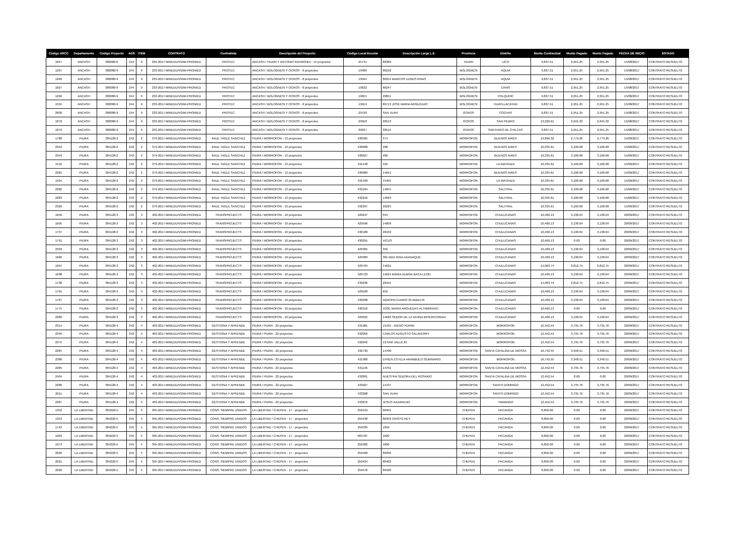| Código ARCC | Departamento | Código Proyecto | ADS | ITEM | CONTRATO | Contratista | Descripción del Proyecto | Código Local Escolar | Descripción Larga L.E. | Provincia | Distrito | Monto Contractual | Monto Pagado | Monto Pagado | FECHA DE INICIO | ESTADO |
| --- | --- | --- | --- | --- | --- | --- | --- | --- | --- | --- | --- | --- | --- | --- | --- | --- |
| 1847 | ANCASH | 380080-6 | 244 | 6 | 234-2017-MINEDU/VGMI-PRONIED | PROTEC | ANCASH / HUARI Y ANTONIO RAYMONDI - 14 proyectos | 25741 | 86389 | HUARI | UCO | 9,837.51 | 2,951.25 | 2,951.25 | 15/08/2017 | CONTRATO RESUELTO |
| 1267 | ANCASH | 380080-9 | 244 | 9 | 233-2017-MINEDU/VGMI-PRONIED | PROTEC | ANCASH / BOLOGNESI Y OCROS - 8 proyectos | 19486 | 86218 | BOLOGNESI | AQUIA | 9,837.51 | 2,951.25 | 2,951.25 | 15/08/2017 | CONTRATO RESUELTO |
| 1269 | ANCASH | 380080-9 | 244 | 9 | 233-2017-MINEDU/VGMI-PRONIED | PROTEC | ANCASH / BOLOGNESI Y OCROS - 8 proyectos | 19504 | 86254 MARCOS LEMUS RIVAS | BOLOGNESI | AQUIA | 9,837.51 | 2,951.25 | 2,951.25 | 15/08/2017 | CONTRATO RESUELTO |
| 1827 | ANCASH | 380080-9 | 244 | 9 | 233-2017-MINEDU/VGMI-PRONIED | PROTEC | ANCASH / BOLOGNESI Y OCROS - 8 proyectos | 19622 | 86247 | BOLOGNESI | CANIS | 9,837.51 | 2,951.25 | 2,951.25 | 15/08/2017 | CONTRATO RESUELTO |
| 1266 | ANCASH | 380080-9 | 244 | 9 | 233-2017-MINEDU/VGMI-PRONIED | PROTEC | ANCASH / BOLOGNESI Y OCROS - 8 proyectos | 19655 | 20851 | BOLOGNESI | COLQUIOC | 9,837.51 | 2,951.25 | 2,951.25 | 15/08/2017 | CONTRATO RESUELTO |
| 1555 | ANCASH | 380080-9 | 244 | 9 | 233-2017-MINEDU/VGMI-PRONIED | PROTEC | ANCASH / BOLOGNESI Y OCROS - 8 proyectos | 19919 | 86713 JOSE MARIA ARGUEDAS | BOLOGNESI | HUAYLLACAYAN | 9,837.51 | 2,951.25 | 2,951.25 | 15/08/2017 | CONTRATO RESUELTO |
| 2609 | ANCASH | 380080-9 | 244 | 9 | 233-2017-MINEDU/VGMI-PRONIED | PROTEC | ANCASH / BOLOGNESI Y OCROS - 8 proyectos | 29720 | SAN JUAN | OCROS | COCHAS | 9,837.51 | 2,951.25 | 2,951.25 | 15/08/2017 | CONTRATO RESUELTO |
| 1878 | ANCASH | 380080-9 | 244 | 9 | 233-2017-MINEDU/VGMI-PRONIED | PROTEC | ANCASH / BOLOGNESI Y OCROS - 8 proyectos | 29918 | 20513 | OCROS | SAN PEDRO | 13,226.61 | 2,645.32 | 2,645.32 | 15/08/2017 | CONTRATO RESUELTO |
| 1879 | ANCASH | 380080-9 | 244 | 9 | 233-2017-MINEDU/VGMI-PRONIED | PROTEC | ANCASH / BOLOGNESI Y OCROS - 8 proyectos | 29937 | 20515 | OCROS | SANTIAGO DE CHILCAS | 9,837.51 | 2,951.25 | 2,951.25 | 15/08/2017 | CONTRATO RESUELTO |
| 1780 | PIURA | 384128-2 | 242 | 2 | 379-2017-MINEDU/VGMI-PRONIED | RAUL TAGLE SANCHEZ | PIURA / MORROPON - 13 proyectos | 430585 | 374 | MORROPON | BUENOS AIRES | 13,896.32 | 2,779.26 | 2,779.26 | 15/09/2017 | CONTRATO RESUELTO |
| 2342 | PIURA | 384128-2 | 242 | 2 | 379-2017-MINEDU/VGMI-PRONIED | RAUL TAGLE SANCHEZ | PIURA / MORROPON - 13 proyectos | 430608 | 408 | MORROPON | BUENOS AIRES | 10,335.61 | 3,100.68 | 3,100.68 | 15/09/2017 | CONTRATO RESUELTO |
| 2349 | PIURA | 384128-2 | 242 | 2 | 379-2017-MINEDU/VGMI-PRONIED | RAUL TAGLE SANCHEZ | PIURA / MORROPON - 13 proyectos | 430627 | 482 | MORROPON | BUENOS AIRES | 10,335.61 | 3,100.68 | 3,100.68 | 15/09/2017 | CONTRATO RESUELTO |
| 1516 | PIURA | 384128-2 | 242 | 2 | 379-2017-MINEDU/VGMI-PRONIED | RAUL TAGLE SANCHEZ | PIURA / MORROPON - 13 proyectos | 431448 | 425 | MORROPON | LA MATANZA | 10,335.61 | 3,100.68 | 3,100.68 | 15/09/2017 | CONTRATO RESUELTO |
| 2281 | PIURA | 384128-2 | 242 | 2 | 379-2017-MINEDU/VGMI-PRONIED | RAUL TAGLE SANCHEZ | PIURA / MORROPON - 13 proyectos | 430689 | 14641 | MORROPON | BUENOS AIRES | 10,335.61 | 3,100.68 | 3,100.68 | 15/09/2017 | CONTRATO RESUELTO |
| 1504 | PIURA | 384128-2 | 242 | 2 | 379-2017-MINEDU/VGMI-PRONIED | RAUL TAGLE SANCHEZ | PIURA / MORROPON - 13 proyectos | 431599 | 15405 | MORROPON | LA MATANZA | 10,335.61 | 3,100.68 | 3,100.68 | 15/09/2017 | CONTRATO RESUELTO |
| 2282 | PIURA | 384128-2 | 242 | 2 | 379-2017-MINEDU/VGMI-PRONIED | RAUL TAGLE SANCHEZ | PIURA / MORROPON - 13 proyectos | 432184 | 14654 | MORROPON | SALITRAL | 10,335.61 | 3,100.68 | 3,100.68 | 15/09/2017 | CONTRATO RESUELTO |
| 2283 | PIURA | 384128-2 | 242 | 2 | 379-2017-MINEDU/VGMI-PRONIED | RAUL TAGLE SANCHEZ | PIURA / MORROPON - 13 proyectos | 432216 | 14663 | MORROPON | SALITRAL | 10,335.61 | 3,100.68 | 3,100.68 | 15/09/2017 | CONTRATO RESUELTO |
| 2326 | PIURA | 384128-2 | 242 | 2 | 379-2017-MINEDU/VGMI-PRONIED | RAUL TAGLE SANCHEZ | PIURA / MORROPON - 13 proyectos | 432297 | 20225 | MORROPON | SALITRAL | 10,335.61 | 3,100.68 | 3,100.68 | 15/09/2017 | CONTRATO RESUELTO |
| 1656 | PIURA | 384128-3 | 242 | 3 | 402-2017-MINEDU/VGMI-PRONIED | TRANSPROJECTS | PIURA / MORROPON - 10 proyectos | 429247 | 044 | MORROPON | CHULUCANAS | 10,460.13 | 3,138.04 | 3,138.04 | 20/09/2017 | CONTRATO RESUELTO |
| 1695 | PIURA | 384128-3 | 242 | 3 | 402-2017-MINEDU/VGMI-PRONIED | TRANSPROJECTS | PIURA / MORROPON - 10 proyectos | 429596 | 14609 | MORROPON | CHULUCANAS | 10,460.13 | 3,138.04 | 3,138.04 | 20/09/2017 | CONTRATO RESUELTO |
| 1737 | PIURA | 384128-3 | 242 | 3 | 402-2017-MINEDU/VGMI-PRONIED | TRANSPROJECTS | PIURA / MORROPON - 10 proyectos | 430180 | 20432 | MORROPON | CHULUCANAS | 10,460.13 | 3,138.04 | 3,138.04 | 20/09/2017 | CONTRATO RESUELTO |
| 1791 | PIURA | 384128-3 | 242 | 3 | 402-2017-MINEDU/VGMI-PRONIED | TRANSPROJECTS | PIURA / MORROPON - 10 proyectos | 430255 | VICUS | MORROPON | CHULUCANAS | 10,460.13 | 0.00 | 0.00 | 20/09/2017 | CONTRATO RESUELTO |
| 2339 | PIURA | 384128-3 | 242 | 3 | 402-2017-MINEDU/VGMI-PRONIED | TRANSPROJECTS | PIURA / MORROPON - 10 proyectos | 429365 | 356 | MORROPON | CHULUCANAS | 10,460.13 | 3,138.04 | 3,138.04 | 20/09/2017 | CONTRATO RESUELTO |
| 1666 | PIURA | 384128-3 | 242 | 3 | 402-2017-MINEDU/VGMI-PRONIED | TRANSPROJECTS | PIURA / MORROPON - 10 proyectos | 429389 | 381 MAX INGA ADANAQUE | MORROPON | CHULUCANAS | 10,460.13 | 3,138.04 | 3,138.04 | 20/09/2017 | CONTRATO RESUELTO |
| 1697 | PIURA | 384128-3 | 242 | 3 | 402-2017-MINEDU/VGMI-PRONIED | TRANSPROJECTS | PIURA / MORROPON - 10 proyectos | 429704 | 14621 | MORROPON | CHULUCANAS | 14,063.74 | 2,812.75 | 2,812.75 | 20/09/2017 | CONTRATO RESUELTO |
| 1698 | PIURA | 384128-3 | 242 | 3 | 402-2017-MINEDU/VGMI-PRONIED | TRANSPROJECTS | PIURA / MORROPON - 10 proyectos | 429723 | 14624 MARIA ALBINA BACA LEON | MORROPON | CHULUCANAS | 10,460.13 | 3,138.04 | 3,138.04 | 20/09/2017 | CONTRATO RESUELTO |
| 1738 | PIURA | 384128-3 | 242 | 3 | 402-2017-MINEDU/VGMI-PRONIED | TRANSPROJECTS | PIURA / MORROPON - 10 proyectos | 430236 | 20455 | MORROPON | CHULUCANAS | 14,063.74 | 2,812.75 | 2,812.75 | 20/09/2017 | CONTRATO RESUELTO |
| 1761 | PIURA | 384128-3 | 242 | 3 | 402-2017-MINEDU/VGMI-PRONIED | TRANSPROJECTS | PIURA / MORROPON - 10 proyectos | 429520 | 852 | MORROPON | CHULUCANAS | 10,460.13 | 3,138.04 | 3,138.04 | 20/09/2017 | CONTRATO RESUELTO |
| 1767 | PIURA | 384128-3 | 242 | 3 | 402-2017-MINEDU/VGMI-PRONIED | TRANSPROJECTS | PIURA / MORROPON - 10 proyectos | 430298 | AGROPECUARIO 33 AMAUTA | MORROPON | CHULUCANAS | 10,460.13 | 3,138.04 | 3,138.04 | 20/09/2017 | CONTRATO RESUELTO |
| 1775 | PIURA | 384128-3 | 242 | 3 | 402-2017-MINEDU/VGMI-PRONIED | TRANSPROJECTS | PIURA / MORROPON - 10 proyectos | 430316 | JOSE MARIA ARGUEDAS ALTAMIRANO | MORROPON | CHULUCANAS | 10,460.13 | 0.00 | 0.00 | 20/09/2017 | CONTRATO RESUELTO |
| 2280 | PIURA | 384128-3 | 242 | 3 | 402-2017-MINEDU/VGMI-PRONIED | TRANSPROJECTS | PIURA / MORROPON - 10 proyectos | 429695 | 14620 SEÐOR DE LA DIVINA MISERICORDIA | MORROPON | CHULUCANAS | 10,460.13 | 3,138.04 | 3,138.04 | 20/09/2017 | CONTRATO RESUELTO |
| 2314 | PIURA | 384128-4 | 242 | 4 | 403-2017-MINEDU/VGMI-PRONIED | GESTIONA Y APRENDE | PIURA / PIURA - 22 proyectos | 431981 | 15435 - DIEGO FERRE | MORROPON | MORROPON | 12,452.54 | 3,735.76 | 3,735.76 | 20/09/2017 | CONTRATO RESUELTO |
| 2346 | PIURA | 384128-4 | 242 | 4 | 403-2017-MINEDU/VGMI-PRONIED | GESTIONA Y APRENDE | PIURA / PIURA - 22 proyectos | 432056 | CARLOS AUGUSTO SALAVERRY | MORROPON | MORROPON | 12,452.54 | 3,735.76 | 3,735.76 | 20/09/2017 | CONTRATO RESUELTO |
| 2375 | PIURA | 384128-4 | 242 | 4 | 403-2017-MINEDU/VGMI-PRONIED | GESTIONA Y APRENDE | PIURA / PIURA - 22 proyectos | 432042 | CESAR VALLEJO | MORROPON | MORROPON | 12,452.54 | 3,735.76 | 3,735.76 | 20/09/2017 | CONTRATO RESUELTO |
| 2284 | PIURA | 384128-4 | 242 | 4 | 403-2017-MINEDU/VGMI-PRONIED | GESTIONA Y APRENDE | PIURA / PIURA - 22 proyectos | 432730 | 14700 | MORROPON | SANTA CATALINA DE MOSSA | 16,742.55 | 3,348.51 | 3,348.51 | 20/09/2017 | CONTRATO RESUELTO |
| 2380 | PIURA | 384128-4 | 242 | 4 | 403-2017-MINEDU/VGMI-PRONIED | GESTIONA Y APRENDE | PIURA / PIURA - 22 proyectos | 431900 | EFREN ESTELA ARAMBULO SEMINARIO | MORROPON | MORROPON | 16,742.55 | 3,348.51 | 3,348.51 | 20/09/2017 | CONTRATO RESUELTO |
| 2285 | PIURA | 384128-4 | 242 | 4 | 403-2017-MINEDU/VGMI-PRONIED | GESTIONA Y APRENDE | PIURA / PIURA - 22 proyectos | 431146 | 14701 | MORROPON | SANTA CATALINA DE MOSSA | 12,452.54 | 3,735.76 | 3,735.76 | 20/09/2017 | CONTRATO RESUELTO |
| 2404 | PIURA | 384128-4 | 242 | 4 | 403-2017-MINEDU/VGMI-PRONIED | GESTIONA Y APRENDE | PIURA / PIURA - 22 proyectos | 432891 | NUESTRA SEÐORA DEL ROSARIO | MORROPON | SANTA CATALINA DE MOSSA | 12,452.54 | 0.00 | 0.00 | 20/09/2017 | CONTRATO RESUELTO |
| 2286 | PIURA | 384128-4 | 242 | 4 | 403-2017-MINEDU/VGMI-PRONIED | GESTIONA Y APRENDE | PIURA / PIURA - 22 proyectos | 433027 | 14707 | MORROPON | SANTO DOMINGO | 12,452.54 | 3,735.76 | 3,735.76 | 20/09/2017 | CONTRATO RESUELTO |
| 2611 | PIURA | 384128-4 | 242 | 4 | 403-2017-MINEDU/VGMI-PRONIED | GESTIONA Y APRENDE | PIURA / PIURA - 22 proyectos | 433268 | SAN JUAN | MORROPON | SANTO DOMINGO | 12,452.54 | 3,735.76 | 3,735.76 | 20/09/2017 | CONTRATO RESUELTO |
| 2387 | PIURA | 384128-4 | 242 | 4 | 403-2017-MINEDU/VGMI-PRONIED | GESTIONA Y APRENDE | PIURA / PIURA - 22 proyectos | 433876 | JESUS NAZARENO | MORROPON | YAMANGO | 12,452.54 | 3,735.76 | 3,735.76 | 20/09/2017 | CONTRATO RESUELTO |
| 1352 | LA LIBERTAD | 384220-5 | 245 | 5 | 395-2017-MINEDU/VGMI-PRONIED | CONS. SIEMPRE UNIDOS | LA LIBERTAD / CHEPEN - 17 - proyectos | 259419 | 80401 | CHEPEN | PACANGA | 8,850.00 | 0.00 | 0.00 | 20/09/2017 | CONTRATO RESUELTO |
| 1353 | LA LIBERTAD | 384220-5 | 245 | 5 | 395-2017-MINEDU/VGMI-PRONIED | CONS. SIEMPRE UNIDOS | LA LIBERTAD / CHEPEN - 17 - proyectos | 259438 | 80403 CRISTO REY | CHEPEN | PACANGA | 8,850.00 | 0.00 | 0.00 | 20/09/2017 | CONTRATO RESUELTO |
| 1743 | LA LIBERTAD | 384220-5 | 245 | 5 | 395-2017-MINEDU/VGMI-PRONIED | CONS. SIEMPRE UNIDOS | LA LIBERTAD / CHEPEN - 17 - proyectos | 259339 | 1656 | CHEPEN | PACANGA | 8,850.00 | 0.00 | 0.00 | 20/09/2017 | CONTRATO RESUELTO |
| 1969 | LA LIBERTAD | 384220-5 | 245 | 5 | 395-2017-MINEDU/VGMI-PRONIED | CONS. SIEMPRE UNIDOS | LA LIBERTAD / CHEPEN - 17 - proyectos | 663787 | 1829 | CHEPEN | PACANGA | 8,850.00 | 0.00 | 0.00 | 20/09/2017 | CONTRATO RESUELTO |
| 1973 | LA LIBERTAD | 384220-5 | 245 | 5 | 395-2017-MINEDU/VGMI-PRONIED | CONS. SIEMPRE UNIDOS | LA LIBERTAD / CHEPEN - 17 - proyectos | 259382 | 1890 | CHEPEN | PACANGA | 8,850.00 | 0.00 | 0.00 | 20/09/2017 | CONTRATO RESUELTO |
| 2020 | LA LIBERTAD | 384220-5 | 245 | 5 | 395-2017-MINEDU/VGMI-PRONIED | CONS. SIEMPRE UNIDOS | LA LIBERTAD / CHEPEN - 17 - proyectos | 259400 | 80396 | CHEPEN | PACANGA | 8,850.00 | 0.00 | 0.00 | 20/09/2017 | CONTRATO RESUELTO |
| 2021 | LA LIBERTAD | 384220-5 | 245 | 5 | 395-2017-MINEDU/VGMI-PRONIED | CONS. SIEMPRE UNIDOS | LA LIBERTAD / CHEPEN - 17 - proyectos | 259424 | 80402 | CHEPEN | PACANGA | 8,850.00 | 0.00 | 0.00 | 20/09/2017 | CONTRATO RESUELTO |
| 2026 | LA LIBERTAD | 384220-5 | 245 | 5 | 395-2017-MINEDU/VGMI-PRONIED | CONS. SIEMPRE UNIDOS | LA LIBERTAD / CHEPEN - 17 - proyectos | 259476 | 80420 | CHEPEN | PACANGA | 8,850.00 | 0.00 | 0.00 | 20/09/2017 | CONTRATO RESUELTO |